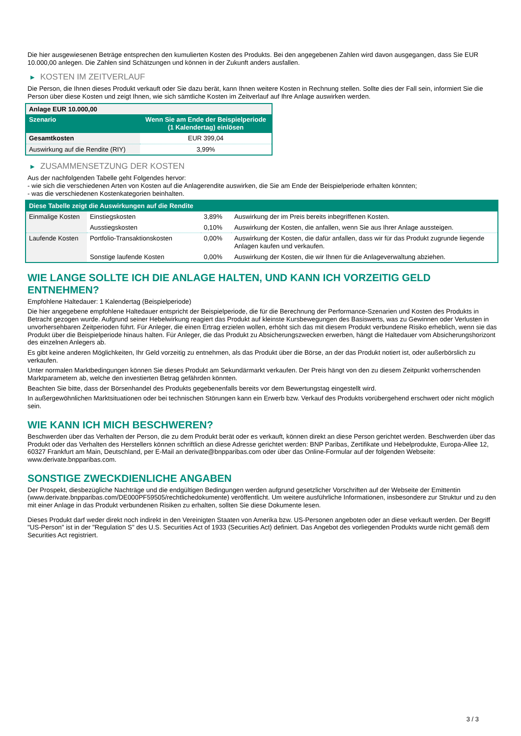Die hier ausgewiesenen Beträge entsprechen den kumulierten Kosten des Produkts. Bei den angegebenen Zahlen wird davon ausgegangen, dass Sie EUR 10.000,00 anlegen. Die Zahlen sind Schätzungen und können in der Zukunft anders ausfallen.
▶ KOSTEN IM ZEITVERLAUF
Die Person, die Ihnen dieses Produkt verkauft oder Sie dazu berät, kann Ihnen weitere Kosten in Rechnung stellen. Sollte dies der Fall sein, informiert Sie die Person über diese Kosten und zeigt Ihnen, wie sich sämtliche Kosten im Zeitverlauf auf Ihre Anlage auswirken werden.
| Anlage EUR 10.000,00 | |
| --- | --- |
| Szenario | Wenn Sie am Ende der Beispielperiode (1 Kalendertag) einlösen |
| Gesamtkosten | EUR 399,04 |
| Auswirkung auf die Rendite (RIY) | 3,99% |
▶ ZUSAMMENSETZUNG DER KOSTEN
Aus der nachfolgenden Tabelle geht Folgendes hervor:
- wie sich die verschiedenen Arten von Kosten auf die Anlagerendite auswirken, die Sie am Ende der Beispielperiode erhalten könnten;
- was die verschiedenen Kostenkategorien beinhalten.
| Diese Tabelle zeigt die Auswirkungen auf die Rendite | | | |
| --- | --- | --- | --- |
| Einmalige Kosten | Einstiegskosten | 3,89% | Auswirkung der im Preis bereits inbegriffenen Kosten. |
| | Ausstiegskosten | 0,10% | Auswirkung der Kosten, die anfallen, wenn Sie aus Ihrer Anlage aussteigen. |
| Laufende Kosten | Portfolio-Transaktionskosten | 0,00% | Auswirkung der Kosten, die dafür anfallen, dass wir für das Produkt zugrunde liegende Anlagen kaufen und verkaufen. |
| | Sonstige laufende Kosten | 0,00% | Auswirkung der Kosten, die wir Ihnen für die Anlageverwaltung abziehen. |
WIE LANGE SOLLTE ICH DIE ANLAGE HALTEN, UND KANN ICH VORZEITIG GELD ENTNEHMEN?
Empfohlene Haltedauer: 1 Kalendertag (Beispielperiode)
Die hier angegebene empfohlene Haltedauer entspricht der Beispielperiode, die für die Berechnung der Performance-Szenarien und Kosten des Produkts in Betracht gezogen wurde. Aufgrund seiner Hebelwirkung reagiert das Produkt auf kleinste Kursbewegungen des Basiswerts, was zu Gewinnen oder Verlusten in unvorhersehbaren Zeitperioden führt. Für Anleger, die einen Ertrag erzielen wollen, erhöht sich das mit diesem Produkt verbundene Risiko erheblich, wenn sie das Produkt über die Beispielperiode hinaus halten. Für Anleger, die das Produkt zu Absicherungszwecken erwerben, hängt die Haltedauer vom Absicherungshorizont des einzelnen Anlegers ab.
Es gibt keine anderen Möglichkeiten, Ihr Geld vorzeitig zu entnehmen, als das Produkt über die Börse, an der das Produkt notiert ist, oder außerbörslich zu verkaufen.
Unter normalen Marktbedingungen können Sie dieses Produkt am Sekundärmarkt verkaufen. Der Preis hängt von den zu diesem Zeitpunkt vorherrschenden Marktparametern ab, welche den investierten Betrag gefährden könnten.
Beachten Sie bitte, dass der Börsenhandel des Produkts gegebenenfalls bereits vor dem Bewertungstag eingestellt wird.
In außergewöhnlichen Marktsituationen oder bei technischen Störungen kann ein Erwerb bzw. Verkauf des Produkts vorübergehend erschwert oder nicht möglich sein.
WIE KANN ICH MICH BESCHWEREN?
Beschwerden über das Verhalten der Person, die zu dem Produkt berät oder es verkauft, können direkt an diese Person gerichtet werden. Beschwerden über das Produkt oder das Verhalten des Herstellers können schriftlich an diese Adresse gerichtet werden: BNP Paribas, Zertifikate und Hebelprodukte, Europa-Allee 12, 60327 Frankfurt am Main, Deutschland, per E-Mail an derivate@bnpparibas.com oder über das Online-Formular auf der folgenden Webseite: www.derivate.bnpparibas.com.
SONSTIGE ZWECKDIENLICHE ANGABEN
Der Prospekt, diesbezügliche Nachträge und die endgültigen Bedingungen werden aufgrund gesetzlicher Vorschriften auf der Webseite der Emittentin (www.derivate.bnpparibas.com/DE000PF59505/rechtlichedokumente) veröffentlicht. Um weitere ausführliche Informationen, insbesondere zur Struktur und zu den mit einer Anlage in das Produkt verbundenen Risiken zu erhalten, sollten Sie diese Dokumente lesen.
Dieses Produkt darf weder direkt noch indirekt in den Vereinigten Staaten von Amerika bzw. US-Personen angeboten oder an diese verkauft werden. Der Begriff "US-Person" ist in der "Regulation S" des U.S. Securities Act of 1933 (Securities Act) definiert. Das Angebot des vorliegenden Produkts wurde nicht gemäß dem Securities Act registriert.
3 / 3